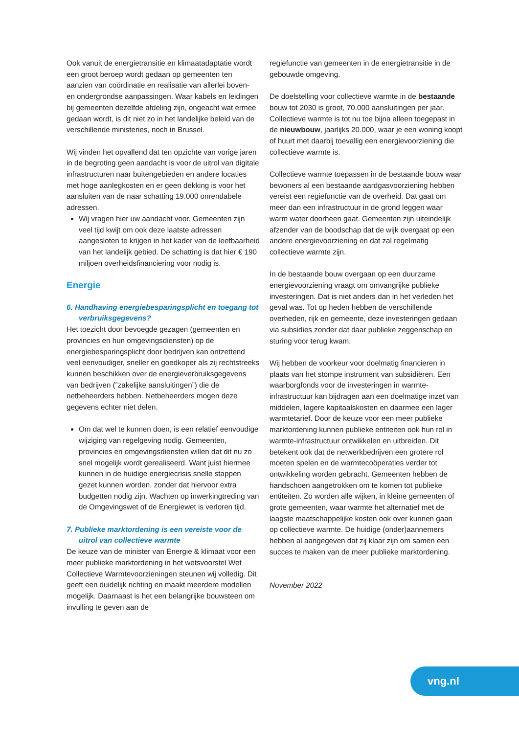Ook vanuit de energietransitie en klimaatadaptatie wordt een groot beroep wordt gedaan op gemeenten ten aanzien van coördinatie en realisatie van allerlei boven- en ondergrondse aanpassingen. Waar kabels en leidingen bij gemeenten dezelfde afdeling zijn, ongeacht wat ermee gedaan wordt, is dit niet zo in het landelijke beleid van de verschillende ministeries, noch in Brussel.
Wij vinden het opvallend dat ten opzichte van vorige jaren in de begroting geen aandacht is voor de uitrol van digitale infrastructuren naar buitengebieden en andere locaties met hoge aanlegkosten en er geen dekking is voor het aansluiten van de naar schatting 19.000 onrendabele adressen.
Wij vragen hier uw aandacht voor. Gemeenten zijn veel tijd kwijt om ook deze laatste adressen aangesloten te krijgen in het kader van de leefbaarheid van het landelijk gebied. De schatting is dat hier € 190 miljoen overheidsfinanciering voor nodig is.
Energie
6. Handhaving energiebesparingsplicht en toegang tot verbruiksgegevens?
Het toezicht door bevoegde gezagen (gemeenten en provincies en hun omgevingsdiensten) op de energiebesparingsplicht door bedrijven kan ontzettend veel eenvoudiger, sneller en goedkoper als zij rechtstreeks kunnen beschikken over de energieverbruiksgegevens van bedrijven (”zakelijke aansluitingen”) die de netbeheerders hebben. Netbeheerders mogen deze gegevens echter niet delen.
Om dat wel te kunnen doen, is een relatief eenvoudige wijziging van regelgeving nodig. Gemeenten, provincies en omgevingsdiensten willen dat dit nu zo snel mogelijk wordt gerealiseerd. Want juist hiermee kunnen in de huidige energiecrisis snelle stappen gezet kunnen worden, zonder dat hiervoor extra budgetten nodig zijn. Wachten op inwerkingtreding van de Omgevingswet of de Energiewet is verloren tijd.
7. Publieke marktordening is een vereiste voor de uitrol van collectieve warmte
De keuze van de minister van Energie & klimaat voor een meer publieke marktordening in het wetsvoorstel Wet Collectieve Warmtevoorzieningen steunen wij volledig. Dit geeft een duidelijk richting en maakt meerdere modellen mogelijk. Daarnaast is het een belangrijke bouwsteen om invulling te geven aan de
regiefunctie van gemeenten in de energietransitie in de gebouwde omgeving.
De doelstelling voor collectieve warmte in de bestaande bouw tot 2030 is groot, 70.000 aansluitingen per jaar. Collectieve warmte is tot nu toe bijna alleen toegepast in de nieuwbouw, jaarlijks 20.000, waar je een woning koopt of huurt met daarbij toevallig een energievoorziening die collectieve warmte is.
Collectieve warmte toepassen in de bestaande bouw waar bewoners al een bestaande aardgasvoorziening hebben vereist een regiefunctie van de overheid. Dat gaat om meer dan een infrastructuur in de grond leggen waar warm water doorheen gaat. Gemeenten zijn uiteindelijk afzender van de boodschap dat de wijk overgaat op een andere energievoorziening en dat zal regelmatig collectieve warmte zijn.
In de bestaande bouw overgaan op een duurzame energievoorziening vraagt om omvangrijke publieke investeringen. Dat is niet anders dan in het verleden het geval was. Tot op heden hebben de verschillende overheden, rijk en gemeente, deze investeringen gedaan via subsidies zonder dat daar publieke zeggenschap en sturing voor terug kwam.
Wij hebben de voorkeur voor doelmatig financieren in plaats van het stompe instrument van subsidiëren. Een waarborgfonds voor de investeringen in warmte-infrastructuur kan bijdragen aan een doelmatige inzet van middelen, lagere kapitaalskosten en daarmee een lager warmtetarief. Door de keuze voor een meer publieke marktordening kunnen publieke entiteiten ook hun rol in warmte-infrastructuur ontwikkelen en uitbreiden. Dit betekent ook dat de netwerkbedrijven een grotere rol moeten spelen en de warmtecoöperaties verder tot ontwikkeling worden gebracht. Gemeenten hebben de handschoen aangetrokken om te komen tot publieke entiteiten. Zo worden alle wijken, in kleine gemeenten of grote gemeenten, waar warmte het alternatief met de laagste maatschappelijke kosten ook over kunnen gaan op collectieve warmte. De huidige (onder)aannemers hebben al aangegeven dat zij klaar zijn om samen een succes te maken van de meer publieke marktordening.
November 2022
vng.nl